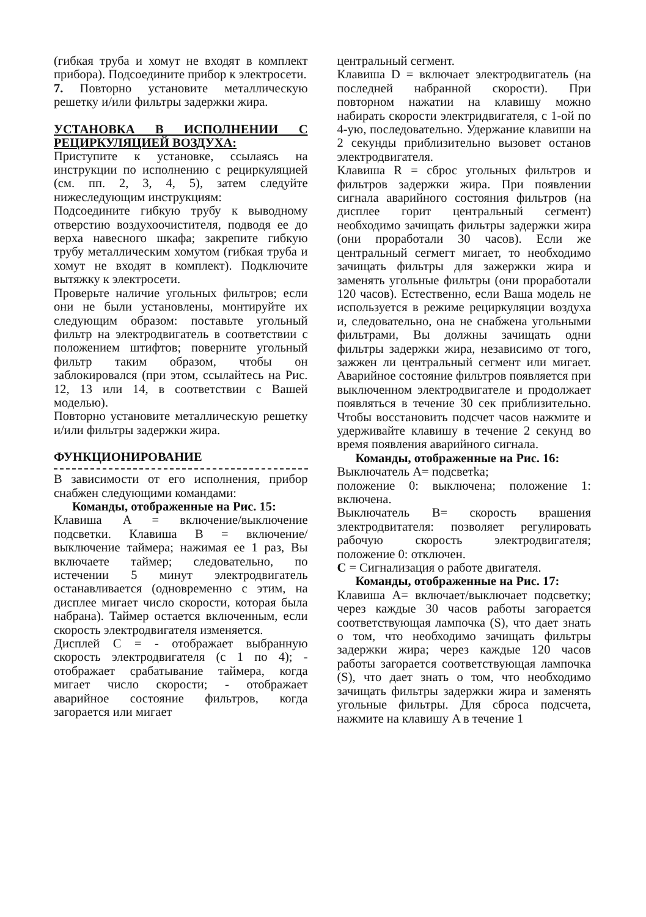(гибкая труба и хомут не входят в комплект прибора). Подсоедините прибор к электросети.
7. Повторно установите металлическую решетку и/или фильтры задержки жира.
УСТАНОВКА В ИСПОЛНЕНИИ С РЕЦИРКУЛЯЦИЕЙ ВОЗДУХА:
Приступите к установке, ссылаясь на инструкции по исполнению с рециркуляцией (см. пп. 2, 3, 4, 5), затем следуйте нижеследующим инструкциям:
Подсоедините гибкую трубу к выводному отверстию воздухоочистителя, подводя ее до верха навесного шкафа; закрепите гибкую трубу металлическим хомутом (гибкая труба и хомут не входят в комплект). Подключите вытяжку к электросети.
Проверьте наличие угольных фильтров; если они не были установлены, монтируйте их следующим образом: поставьте угольный фильтр на электродвигатель в соответствии с положением штифтов; поверните угольный фильтр таким образом, чтобы он заблокировался (при этом, ссылайтесь на Рис. 12, 13 или 14, в соответствии с Вашей моделью).
Повторно установите металлическую решетку и/или фильтры задержки жира.
ФУНКЦИОНИРОВАНИЕ
В зависимости от его исполнения, прибор снабжен следующими командами:
Команды, отображенные на Рис. 15:
Клавиша A = включение/выключение подсветки. Клавиша B = включение/выключение таймера; нажимая ее 1 раз, Вы включаете таймер; следовательно, по истечении 5 минут электродвигатель останавливается (одновременно с этим, на дисплее мигает число скорости, которая была набрана). Таймер остается включенным, если скорость электродвигателя изменяется.
Дисплей C = - отображает выбранную скорость электродвигателя (с 1 по 4); - отображает срабатывание таймера, когда мигает число скорости; - отображает аварийное состояние фильтров, когда загорается или мигает
центральный сегмент.
Клавиша D = включает электродвигатель (на последней набранной скорости). При повторном нажатии на клавишу можно набирать скорости электридвигателя, с 1-ой по 4-ую, последовательно. Удержание клавиши на 2 секунды приблизительно вызовет останов электродвигателя.
Клавиша R = сброс угольных фильтров и фильтров задержки жира. При появлении сигнала аварийного состояния фильтров (на дисплее горит центральный сегмент) необходимо зачищать фильтры задержки жира (они проработали 30 часов). Если же центральный сегмегт мигает, то необходимо зачищать фильтры для зажержки жира и заменять угольные фильтры (они проработали 120 часов). Естественно, если Ваша модель не используется в режиме рециркуляции воздуха и, следовательно, она не снабжена угольными фильтрами, Вы должны зачищать одни фильтры задержки жира, независимо от того, зажжен ли центральный сегмент или мигает. Аварийное состояние фильтров появляется при выключенном электродвигателе и продолжает появляться в течение 30 сек приблизительно. Чтобы восстановить подсчет часов нажмите и удерживайте клавишу в течение 2 секунд во время появления аварийного сигнала.
Команды, отображенные на Рис. 16:
Выключатель A= подсветka;
положение 0: выключена; положение 1: включена.
Выключатель B= cкорость врашения злектродвитателя: позволяет регулировать рабочую скорость электродвигателя; положение 0: отключен.
C = Сигнализация о работе двигателя.
Команды, отображенные на Рис. 17:
Клавиша A= включает/выключает подсветку; через каждые 30 часов работы загорается соответствующая лампочка (S), что дает знать о том, что необходимо зачищать фильтры задержки жира; через каждые 120 часов работы загорается соответствующая лампочка (S), что дает знать о том, что необходимо зачищать фильтры задержки жира и заменять угольные фильтры. Для сброса подсчета, нажмите на клавишу A в течение 1